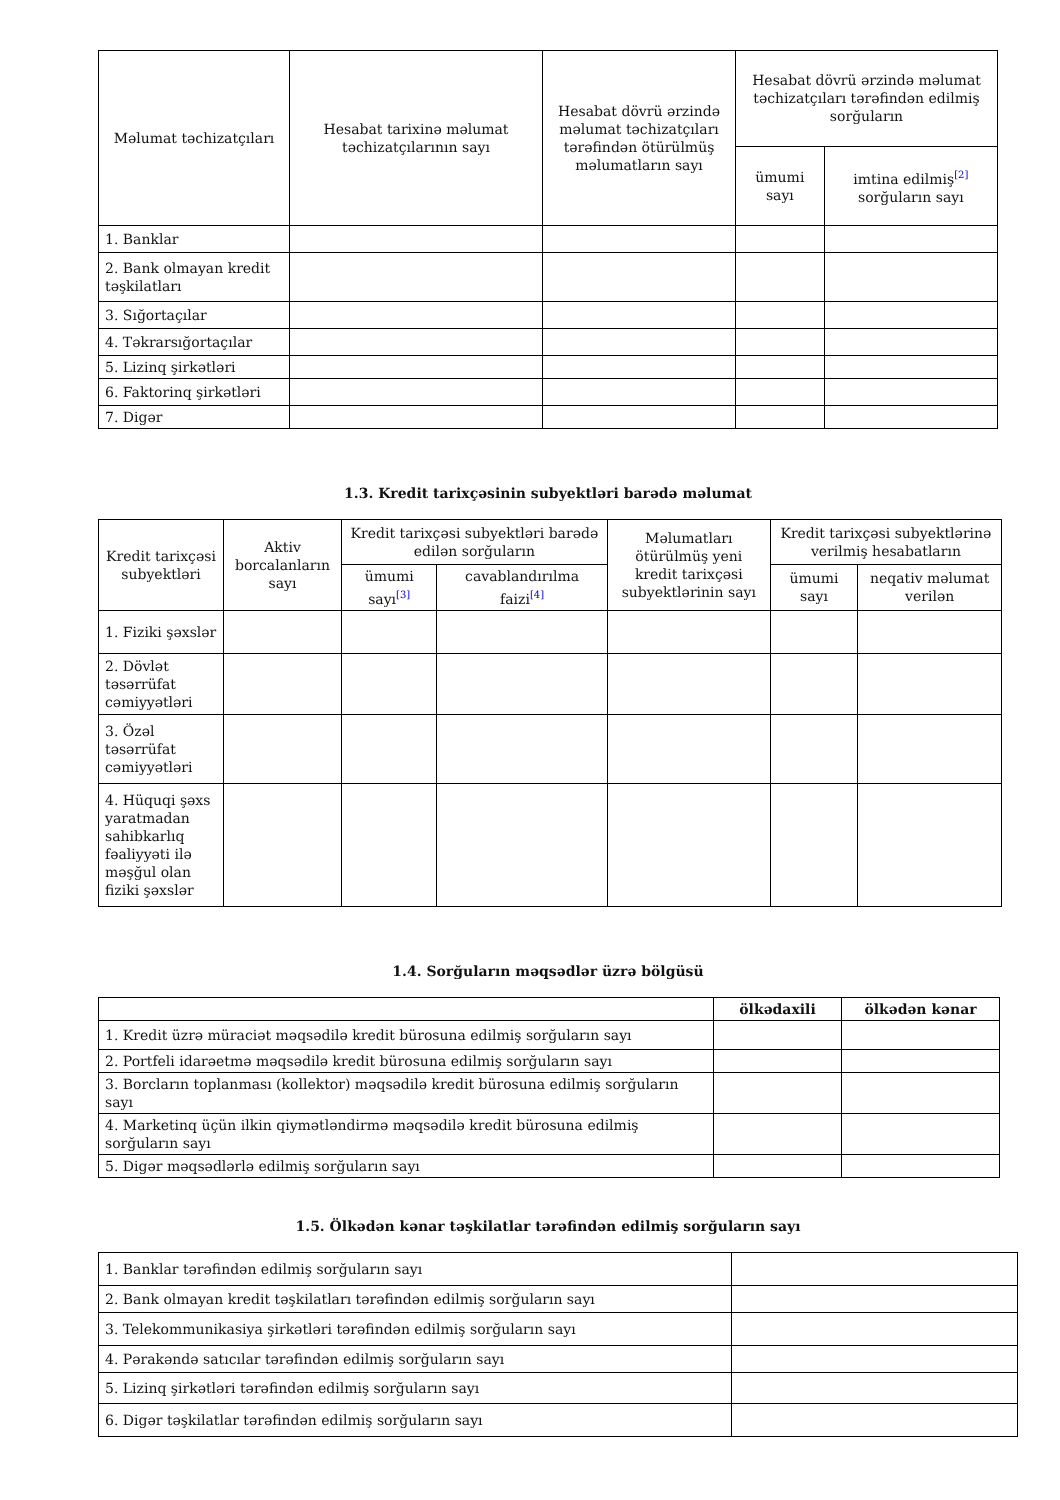| Məlumat təchizatçıları | Hesabat tarixinə məlumat təchizatçılarının sayı | Hesabat dövrü ərzində məlumat təchizatçıları tərəfindən ötürülmüş məlumatların sayı | Hesabat dövrü ərzində məlumat təchizatçıları tərəfindən edilmiş sorğuların | |
| --- | --- | --- | --- | --- |
| | | | ümumi sayı | imtina edilmiş<sup>[2]</sup> sorğuların sayı |
| 1. Banklar | | | | |
| 2. Bank olmayan kredit təşkilatları | | | | |
| 3. Sığortaçılar | | | | |
| 4. Təkrarsığortaçılar | | | | |
| 5. Lizinq şirkətləri | | | | |
| 6. Faktorinq şirkətləri | | | | |
| 7. Digər | | | | |
1.3. Kredit tarixçəsinin subyektləri barədə məlumat
| Kredit tarixçəsi subyektləri | Aktiv borcalanların sayı | Kredit tarixçəsi subyektləri barədə edilən sorğuların | | Məlumatları ötürülmüş yeni kredit tarixçəsi subyektlərinin sayı | Kredit tarixçəsi subyektlərinə verilmiş hesabatların | |
| --- | --- | --- | --- | --- | --- | --- |
| | | ümumi sayı<sup>[3]</sup> | cavablandırılma faizi<sup>[4]</sup> | | ümumi sayı | neqativ məlumat verilən |
| 1. Fiziki şəxslər | | | | | | |
| 2. Dövlət təsərrüfat cəmiyyətləri | | | | | | |
| 3. Özəl təsərrüfat cəmiyyətləri | | | | | | |
| 4. Hüquqi şəxs yaratmadan sahibkarlıq fəaliyyəti ilə məşğul olan fiziki şəxslər | | | | | | |
1.4. Sorğuların məqsədlər üzrə bölgüsü
| | ölkədaxili | ölkədən kənar |
| --- | --- | --- |
| 1. Kredit üzrə müraciət məqsədilə kredit bürosuna edilmiş sorğuların sayı | | |
| 2. Portfeli idarəetmə məqsədilə kredit bürosuna edilmiş sorğuların sayı | | |
| 3. Borcların toplanması (kollektor) məqsədilə kredit bürosuna edilmiş sorğuların sayı | | |
| 4. Marketinq üçün ilkin qiymətləndirmə məqsədilə kredit bürosuna edilmiş sorğuların sayı | | |
| 5. Digər məqsədlərlə edilmiş sorğuların sayı | | |
1.5. Ölkədən kənar təşkilatlar tərəfindən edilmiş sorğuların sayı
| 1. Banklar tərəfindən edilmiş sorğuların sayı | |
| 2. Bank olmayan kredit təşkilatları tərəfindən edilmiş sorğuların sayı | |
| 3. Telekommunikasiya şirkətləri tərəfindən edilmiş sorğuların sayı | |
| 4. Pərakəndə satıcılar tərəfindən edilmiş sorğuların sayı | |
| 5. Lizinq şirkətləri tərəfindən edilmiş sorğuların sayı | |
| 6. Digər təşkilatlar tərəfindən edilmiş sorğuların sayı | |